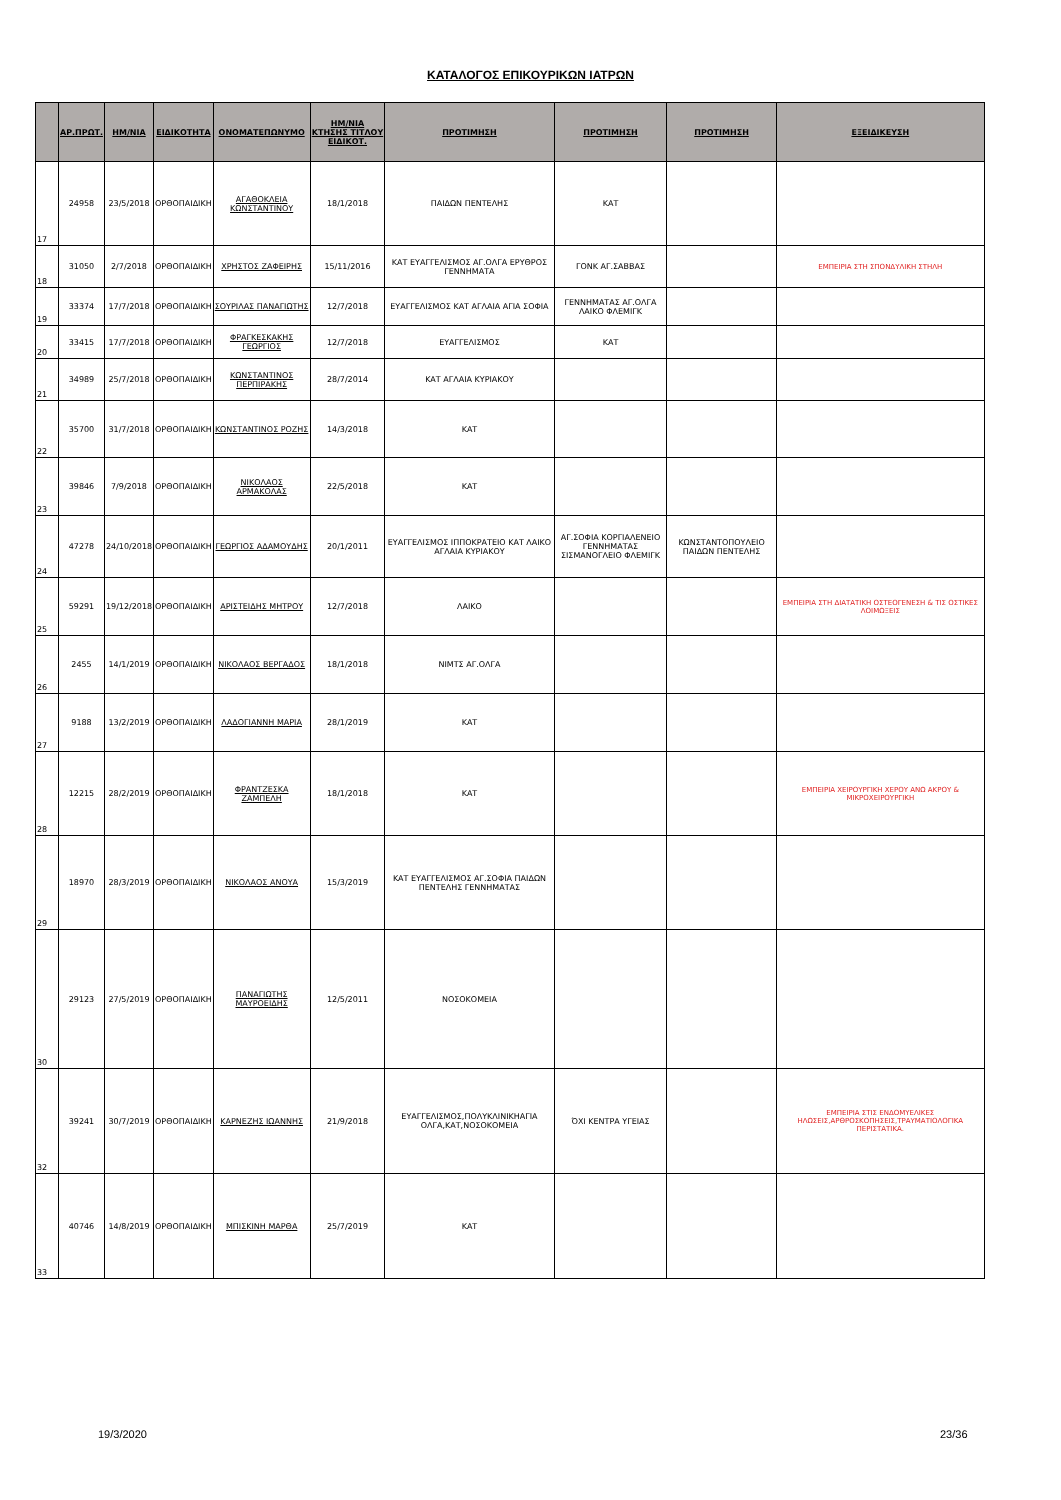ΚΑΤΑΛΟΓΟΣ ΕΠΙΚΟΥΡΙΚΩΝ ΙΑΤΡΩΝ
| | ΑΡ.ΠΡΩΤ. | ΗΜ/ΝΙΑ | ΕΙΔΙΚΟΤΗΤΑ | ΟΝΟΜΑΤΕΠΩΝΥΜΟ | ΗΜ/ΝΙΑ ΚΤΗΣΗΣ ΤΙΤΛΟΥ ΕΙΔΙΚΟΤ. | ΠΡΟΤΙΜΗΣΗ | ΠΡΟΤΙΜΗΣΗ | ΠΡΟΤΙΜΗΣΗ | ΕΞΕΙΔΙΚΕΥΣΗ |
| --- | --- | --- | --- | --- | --- | --- | --- | --- | --- |
| 17 | 24958 | 23/5/2018 | ΟΡΘΟΠΑΙΔΙΚΗ | ΑΓΑΘΟΚΛΕΙΑ ΚΩΝΣΤΑΝΤΙΝΟΥ | 18/1/2018 | ΠΑΙΔΩΝ ΠΕΝΤΕΛΗΣ | ΚΑΤ | | |
| 18 | 31050 | 2/7/2018 | ΟΡΘΟΠΑΙΔΙΚΗ | ΧΡΗΣΤΟΣ ΖΑΦΕΙΡΗΣ | 15/11/2016 | ΚΑΤ ΕΥΑΓΓΕΛΙΣΜΟΣ ΑΓ.ΟΛΓΑ ΕΡΥΘΡΟΣ ΓΕΝΝΗΜΑΤΑ | ΓΟΝΚ ΑΓ.ΣΑΒΒΑΣ | | ΕΜΠΕΙΡΙΑ ΣΤΗ ΣΠΟΝΔΥΛΙΚΗ ΣΤΗΛΗ |
| 19 | 33374 | 17/7/2018 | ΟΡΘΟΠΑΙΔΙΚΗ | ΣΟΥΡΙΛΑΣ ΠΑΝΑΓΙΩΤΗΣ | 12/7/2018 | ΕΥΑΓΓΕΛΙΣΜΟΣ ΚΑΤ ΑΓΛΑΙΑ ΑΓΙΑ ΣΟΦΙΑ | ΓΕΝΝΗΜΑΤΑΣ ΑΓ.ΟΛΓΑ ΛΑΙΚΟ ΦΛΕΜΙΓΚ | | |
| 20 | 33415 | 17/7/2018 | ΟΡΘΟΠΑΙΔΙΚΗ | ΦΡΑΓΚΕΣΚΑΚΗΣ ΓΕΩΡΓΙΟΣ | 12/7/2018 | ΕΥΑΓΓΕΛΙΣΜΟΣ | ΚΑΤ | | |
| 21 | 34989 | 25/7/2018 | ΟΡΘΟΠΑΙΔΙΚΗ | ΚΩΝΣΤΑΝΤΙΝΟΣ ΠΕΡΠΙΡΑΚΗΣ | 28/7/2014 | ΚΑΤ ΑΓΛΑΙΑ ΚΥΡΙΑΚΟΥ | | | |
| 22 | 35700 | 31/7/2018 | ΟΡΘΟΠΑΙΔΙΚΗ | ΚΩΝΣΤΑΝΤΙΝΟΣ ΡΟΖΗΣ | 14/3/2018 | ΚΑΤ | | | |
| 23 | 39846 | 7/9/2018 | ΟΡΘΟΠΑΙΔΙΚΗ | ΝΙΚΟΛΑΟΣ ΑΡΜΑΚΟΛΑΣ | 22/5/2018 | ΚΑΤ | | | |
| 24 | 47278 | 24/10/2018 | ΟΡΘΟΠΑΙΔΙΚΗ | ΓΕΩΡΓΙΟΣ ΑΔΑΜΟΥΔΗΣ | 20/1/2011 | ΕΥΑΓΓΕΛΙΣΜΟΣ ΙΠΠΟΚΡΑΤΕΙΟ ΚΑΤ ΛΑΙΚΟ ΑΓΛΑΙΑ ΚΥΡΙΑΚΟΥ | ΑΓ.ΣΟΦΙΑ ΚΟΡΓΙΑΛΕΝΕΙΟ ΓΕΝΝΗΜΑΤΑΣ ΣΙΣΜΑΝΟΓΛΕΙΟ ΦΛΕΜΙΓΚ | ΚΩΝΣΤΑΝΤΟΠΟΥΛΕΙΟ ΠΑΙΔΩΝ ΠΕΝΤΕΛΗΣ | |
| 25 | 59291 | 19/12/2018 | ΟΡΘΟΠΑΙΔΙΚΗ | ΑΡΙΣΤΕΙΔΗΣ ΜΗΤΡΟΥ | 12/7/2018 | ΛΑΙΚΟ | | | ΕΜΠΕΙΡΙΑ ΣΤΗ ΔΙΑΤΑΤΙΚΗ ΟΣΤΕΟΓΕΝΕΣΗ & ΤΙΣ ΟΣΤΙΚΕΣ ΛΟΙΜΩΞΕΙΣ |
| 26 | 2455 | 14/1/2019 | ΟΡΘΟΠΑΙΔΙΚΗ | ΝΙΚΟΛΑΟΣ ΒΕΡΓΑΔΟΣ | 18/1/2018 | ΝΙΜΤΣ ΑΓ.ΟΛΓΑ | | | |
| 27 | 9188 | 13/2/2019 | ΟΡΘΟΠΑΙΔΙΚΗ | ΛΑΔΟΓΙΑΝΝΗ ΜΑΡΙΑ | 28/1/2019 | ΚΑΤ | | | |
| 28 | 12215 | 28/2/2019 | ΟΡΘΟΠΑΙΔΙΚΗ | ΦΡΑΝΤΖΕΣΚΑ ΖΑΜΠΕΛΗ | 18/1/2018 | ΚΑΤ | | | ΕΜΠΕΙΡΙΑ ΧΕΙΡΟΥΡΓΙΚΗ ΧΕΡΟΥ ΑΝΩ ΑΚΡΟΥ & ΜΙΚΡΟΧΕΙΡΟΥΡΓΙΚΗ |
| 29 | 18970 | 28/3/2019 | ΟΡΘΟΠΑΙΔΙΚΗ | ΝΙΚΟΛΑΟΣ ΑΝΟΥΑ | 15/3/2019 | ΚΑΤ ΕΥΑΓΓΕΛΙΣΜΟΣ ΑΓ.ΣΟΦΙΑ ΠΑΙΔΩΝ ΠΕΝΤΕΛΗΣ ΓΕΝΝΗΜΑΤΑΣ | | | |
| 30 | 29123 | 27/5/2019 | ΟΡΘΟΠΑΙΔΙΚΗ | ΠΑΝΑΓΙΩΤΗΣ ΜΑΥΡΟΕΙΔΗΣ | 12/5/2011 | ΝΟΣΟΚΟΜΕΙΑ | | | |
| 32 | 39241 | 30/7/2019 | ΟΡΘΟΠΑΙΔΙΚΗ | ΚΑΡΝΕΖΗΣ ΙΩΑΝΝΗΣ | 21/9/2018 | ΕΥΑΓΓΕΛΙΣΜΟΣ,ΠΟΛΥΚΛΙΝΙΚΗΑΓΙΑ ΟΛΓΑ,ΚΑΤ,ΝΟΣΟΚΟΜΕΙΑ | ΌΧΙ ΚΕΝΤΡΑ ΥΓΕΙΑΣ | | ΕΜΠΕΙΡΙΑ ΣΤΙΣ ΕΝΔΟΜΥΕΛΙΚΕΣ ΗΛΩΣΕΙΣ,ΑΡΘΡΟΣΚΟΠΗΣΕΙΣ,ΤΡΑΥΜΑΤΙΟΛΟΓΙΚΑ ΠΕΡΙΣΤΑΤΙΚΑ. |
| 33 | 40746 | 14/8/2019 | ΟΡΘΟΠΑΙΔΙΚΗ | ΜΠΙΣΚΙΝΗ ΜΑΡΘΑ | 25/7/2019 | ΚΑΤ | | | |
19/3/2020 23/36